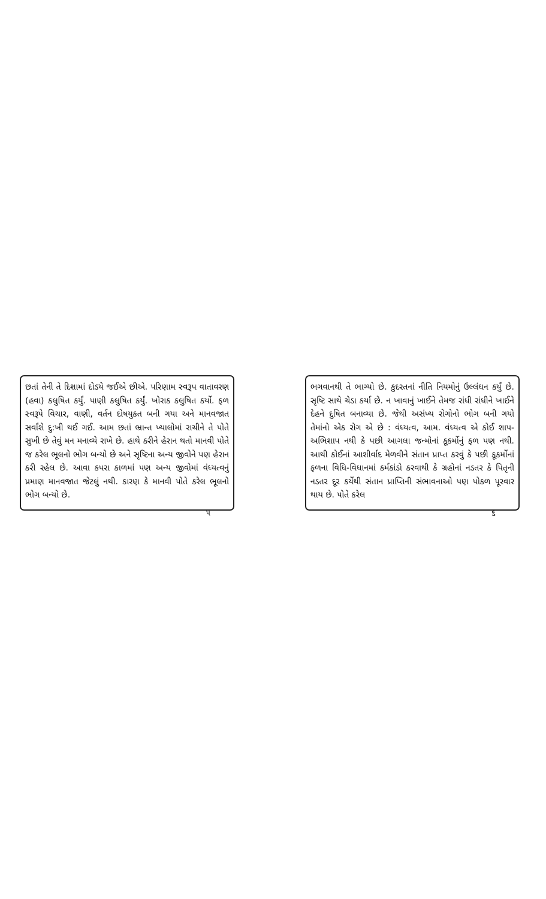છતાં તેની તે દિશામાં દોડયે જઈએ છીએ. પરિણામ સ્વરૂપ વાતાવરણ (હવા) કલુષિત કર્યું. પાણી કલુષિત કર્યું. ખોરાક કલુષિત કર્યો. ફળ સ્વરૂપે વિચાર, વાણી, વર્તન દોષયુકત બની ગયા અને માનવજાત સર્વાંશે દુ:ખી થઈ ગઈ. આમ છતાં ભ્રાન્ત ખ્યાલોમાં રાચીને તે પોતે સુખી છે તેવું મન મનાવ્યે રાખે છે. હાથે કરીને હેરાન થતો માનવી પોતે જ કરેલ ભૂલનો ભોગ બન્યો છે અને સૃષ્ટિના અન્ય જીવોને પણ હેરાન કરી રહેલ છે. આવા કપરા કાળમાં પણ અન્ય જીવોમાં વંધ્યત્વનું પ્રમાણ માનવજાત જેટલું નથી. કારણ કે માનવી પોતે કરેલ ભૂલનો ભોગ બન્યો છે.
૫
ભગવાનથી તે ભાગ્યો છે. કુદરતનાં નીતિ નિયમોનું ઉલ્લંઘન કર્યું છે. સૃષ્ટિ સાથે ચેડા કર્યા છે. ન ખાવાનું ખાઈને તેમજ રાંધી રાંધીને ખાઈને દેહને દુષિત બનાવ્યા છે. જેથી અસંખ્ય રોગોનો ભોગ બની ગયો તેમાંનો એક રોગ એ છે : વંધ્યત્વ, આમ. વંધ્યત્વ એ કોઈ શાપ-અભિશાપ નથી કે પછી આગલા જન્મોનાં કૂકર્મોનું ફળ પણ નથી. આથી કોઈનાં આશીર્વાદ મેળવીને સંતાન પ્રાપ્ત કરવું કે પછી કૂકર્મોનાં ફળના વિધિ-વિધાનમાં કર્મકાંડો કરવાથી કે ગ્રહોનાં નડતર કે પિતૃની નડતર દૂર કર્યેથી સંતાન પ્રાપ્તિની સંભાવનાઓ પણ પોકળ પૂરવાર થાય છે. પોતે કરેલ
૬